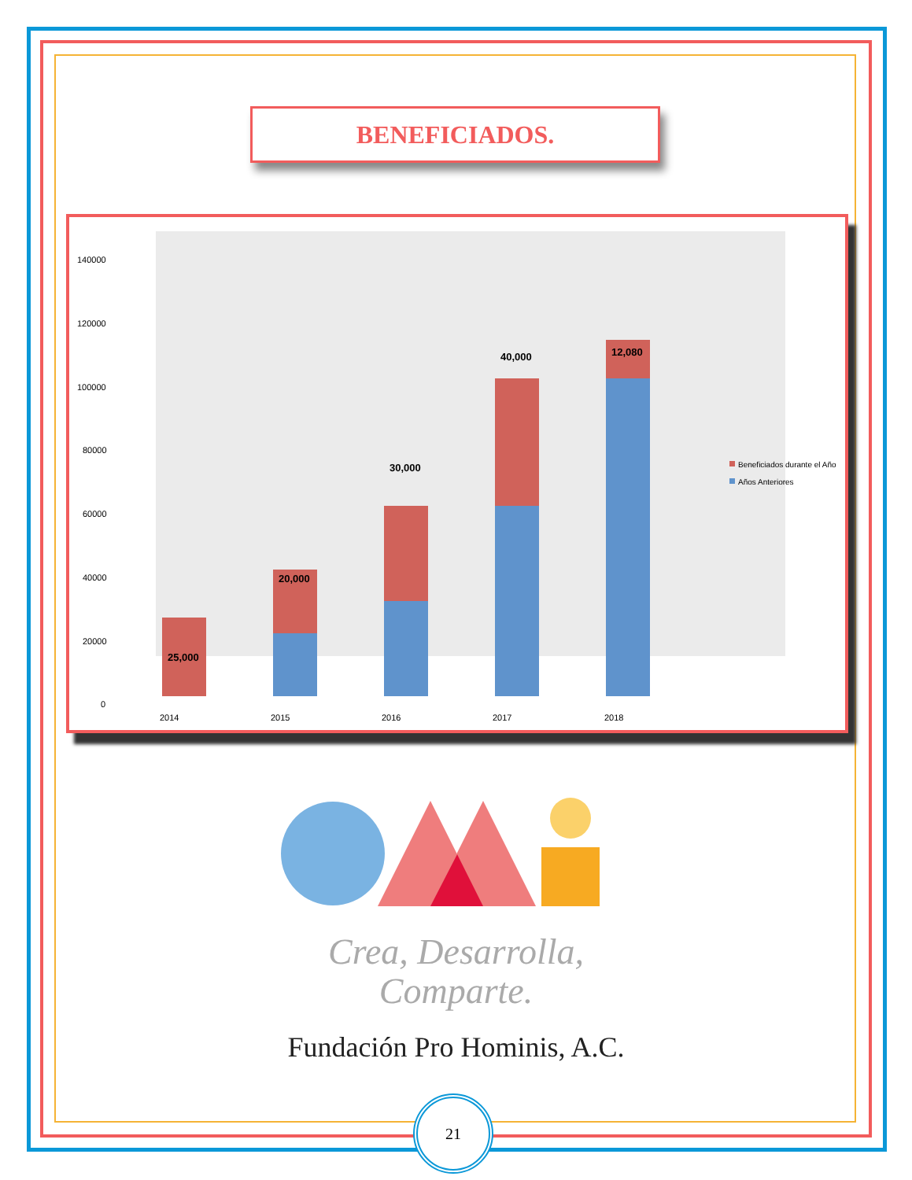BENEFICIADOS.
140000
120000
100000
80000
60000
40000
20000
0
2014
2015
2016
2017
2018
25,000
20,000
30,000
40,000
12,080
Beneficiados durante el Año
Años Anteriores
Crea, Desarrolla,
Comparte.
Fundación Pro Hominis, A.C.
21